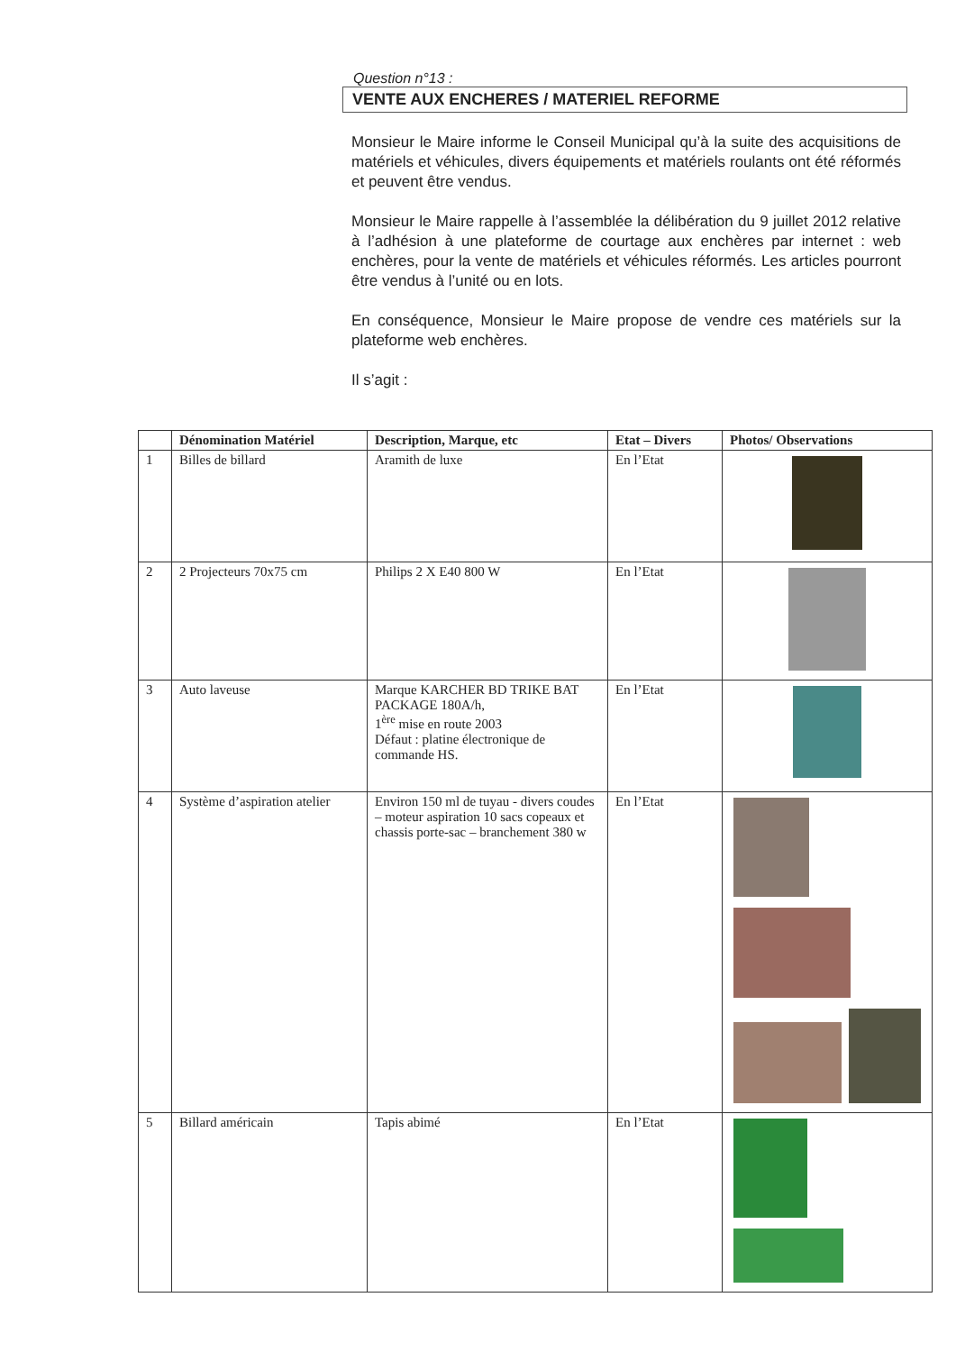Question n°13 :
VENTE AUX ENCHERES / MATERIEL REFORME
Monsieur le Maire informe le Conseil Municipal qu’à la suite des acquisitions de matériels et véhicules, divers équipements et matériels roulants ont été réformés et peuvent être vendus.
Monsieur le Maire rappelle à l’assemblée la délibération du 9 juillet 2012 relative à l’adhésion à une plateforme de courtage aux enchères par internet : web enchères, pour la vente de matériels et véhicules réformés. Les articles pourront être vendus à l’unité ou en lots.
En conséquence, Monsieur le Maire propose de vendre ces matériels sur la plateforme web enchères.
Il s’agit :
| | Dénomination Matériel | Description, Marque, etc | Etat – Divers | Photos/ Observations |
| --- | --- | --- | --- | --- |
| 1 | Billes de billard | Aramith de luxe | En l’Etat | |
| 2 | 2 Projecteurs 70x75 cm | Philips 2 X E40 800 W | En l’Etat | |
| 3 | Auto laveuse | Marque KARCHER BD TRIKE BAT PACKAGE 180A/h, 1<sup>ère</sup> mise en route 2003 Défaut : platine électronique de commande HS. | En l’Etat | |
| 4 | Système d’aspiration atelier | Environ 150 ml de tuyau - divers coudes – moteur aspiration 10 sacs copeaux et chassis porte-sac – branchement 380 w | En l’Etat | |
| 5 | Billard américain | Tapis abimé | En l’Etat | |